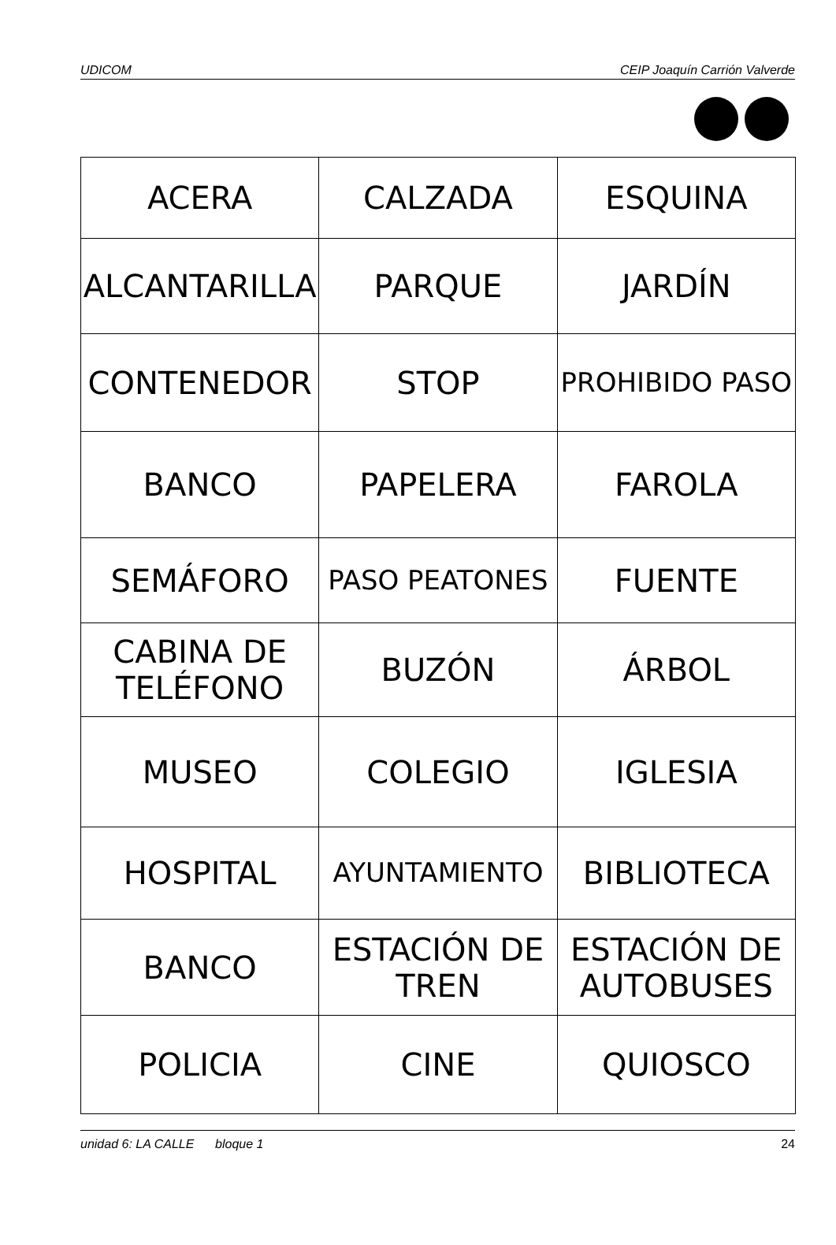UDICOM CEIP Joaquín Carrión Valverde
| ACERA | CALZADA | ESQUINA |
| ALCANTARILLA | PARQUE | JARDÍN |
| CONTENEDOR | STOP | PROHIBIDO PASO |
| BANCO | PAPELERA | FAROLA |
| SEMÁFORO | PASO PEATONES | FUENTE |
| CABINA DE TELÉFONO | BUZÓN | ÁRBOL |
| MUSEO | COLEGIO | IGLESIA |
| HOSPITAL | AYUNTAMIENTO | BIBLIOTECA |
| BANCO | ESTACIÓN DE TREN | ESTACIÓN DE AUTOBUSES |
| POLICIA | CINE | QUIOSCO |
unidad 6: LA CALLE bloque 1 24